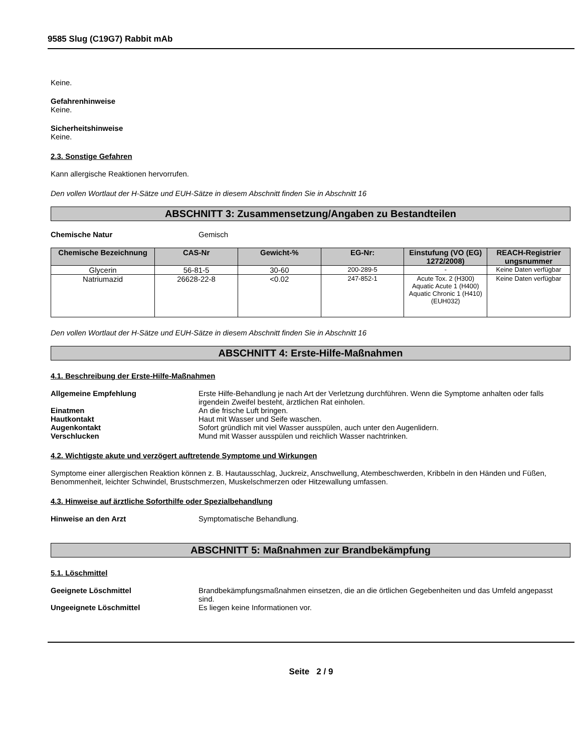9585 Slug (C19G7) Rabbit mAb
Keine.
Gefahrenhinweise
Keine.
Sicherheitshinweise
Keine.
2.3. Sonstige Gefahren
Kann allergische Reaktionen hervorrufen.
Den vollen Wortlaut der H-Sätze und EUH-Sätze in diesem Abschnitt finden Sie in Abschnitt 16
ABSCHNITT 3: Zusammensetzung/Angaben zu Bestandteilen
Chemische Natur Gemisch
| Chemische Bezeichnung | CAS-Nr | Gewicht-% | EG-Nr: | Einstufung (VO (EG) 1272/2008) | REACH-Registrier ungsnummer |
| --- | --- | --- | --- | --- | --- |
| Glycerin | 56-81-5 | 30-60 | 200-289-5 | - | Keine Daten verfügbar |
| Natriumazid | 26628-22-8 | <0.02 | 247-852-1 | Acute Tox. 2 (H300) Aquatic Acute 1 (H400) Aquatic Chronic 1 (H410) (EUH032) | Keine Daten verfügbar |
Den vollen Wortlaut der H-Sätze und EUH-Sätze in diesem Abschnitt finden Sie in Abschnitt 16
ABSCHNITT 4: Erste-Hilfe-Maßnahmen
4.1. Beschreibung der Erste-Hilfe-Maßnahmen
Allgemeine Empfehlung Erste Hilfe-Behandlung je nach Art der Verletzung durchführen. Wenn die Symptome anhalten oder falls irgendein Zweifel besteht, ärztlichen Rat einholen.
Einatmen An die frische Luft bringen.
Hautkontakt Haut mit Wasser und Seife waschen.
Augenkontakt Sofort gründlich mit viel Wasser ausspülen, auch unter den Augenlidern.
Verschlucken Mund mit Wasser ausspülen und reichlich Wasser nachtrinken.
4.2. Wichtigste akute und verzögert auftretende Symptome und Wirkungen
Symptome einer allergischen Reaktion können z. B. Hautausschlag, Juckreiz, Anschwellung, Atembeschwerden, Kribbeln in den Händen und Füßen, Benommenheit, leichter Schwindel, Brustschmerzen, Muskelschmerzen oder Hitzewallung umfassen.
4.3. Hinweise auf ärztliche Soforthilfe oder Spezialbehandlung
Hinweise an den Arzt Symptomatische Behandlung.
ABSCHNITT 5: Maßnahmen zur Brandbekämpfung
5.1. Löschmittel
Geeignete Löschmittel Brandbekämpfungsmaßnahmen einsetzen, die an die örtlichen Gegebenheiten und das Umfeld angepasst sind.
Ungeeignete Löschmittel Es liegen keine Informationen vor.
Seite 2 / 9